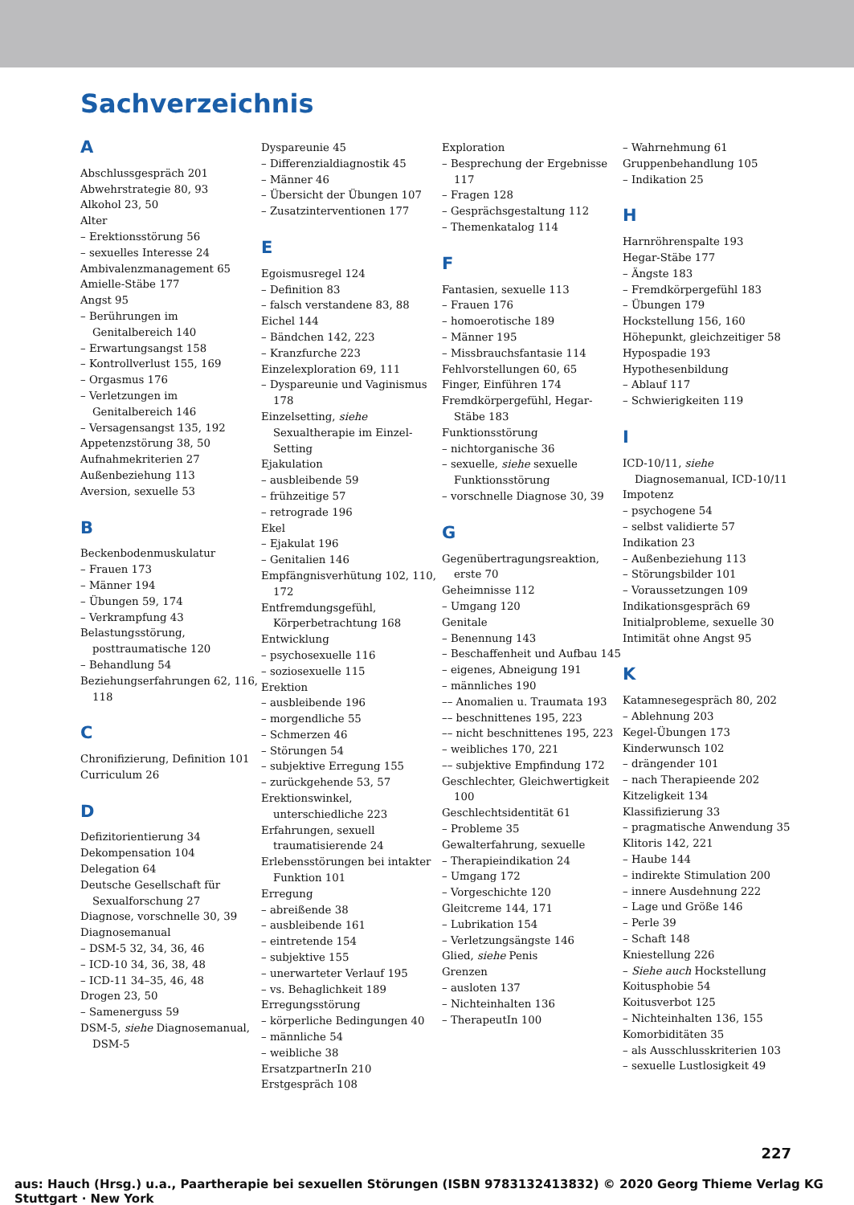Sachverzeichnis
A
Abschlussgespräch 201
Abwehrstrategie 80, 93
Alkohol 23, 50
Alter
– Erektionsstörung 56
– sexuelles Interesse 24
Ambivalenzmanagement 65
Amielle-Stäbe 177
Angst 95
– Berührungen im Genitalbereich 140
– Erwartungsangst 158
– Kontrollverlust 155, 169
– Orgasmus 176
– Verletzungen im Genitalbereich 146
– Versagensangst 135, 192
Appetenzstörung 38, 50
Aufnahmekriterien 27
Außenbeziehung 113
Aversion, sexuelle 53
B
Beckenbodenmuskulatur
– Frauen 173
– Männer 194
– Übungen 59, 174
– Verkrampfung 43
Belastungsstörung, posttraumatische 120
– Behandlung 54
Beziehungserfahrungen 62, 116, 118
C
Chronifizierung, Definition 101
Curriculum 26
D
Defizitorientierung 34
Dekompensation 104
Delegation 64
Deutsche Gesellschaft für Sexualforschung 27
Diagnose, vorschnelle 30, 39
Diagnosemanual
– DSM-5 32, 34, 36, 46
– ICD-10 34, 36, 38, 48
– ICD-11 34–35, 46, 48
Drogen 23, 50
– Samenerguss 59
DSM-5, siehe Diagnosemanual, DSM-5
Dyspareunie 45
– Differenzialdiagnostik 45
– Männer 46
– Übersicht der Übungen 107
– Zusatzinterventionen 177
E
Egoismusregel 124
– Definition 83
– falsch verstandene 83, 88
Eichel 144
– Bändchen 142, 223
– Kranzfurche 223
Einzelexploration 69, 111
– Dyspareunie und Vaginismus 178
Einzelsetting, siehe Sexualtherapie im Einzel-Setting
Ejakulation
– ausbleibende 59
– frühzeitige 57
– retrograde 196
Ekel
– Ejakulat 196
– Genitalien 146
Empfängnisverhütung 102, 110, 172
Entfremdungsgefühl, Körperbetrachtung 168
Entwicklung
– psychosexuelle 116
– soziosexuelle 115
Erektion
– ausbleibende 196
– morgendliche 55
– Schmerzen 46
– Störungen 54
– subjektive Erregung 155
– zurückgehende 53, 57
Erektionswinkel, unterschiedliche 223
Erfahrungen, sexuell traumatisierende 24
Erlebensstörungen bei intakter Funktion 101
Erregung
– abreißende 38
– ausbleibende 161
– eintretende 154
– subjektive 155
– unerwarteter Verlauf 195
– vs. Behaglichkeit 189
Erregungsstörung
– körperliche Bedingungen 40
– männliche 54
– weibliche 38
ErsatzpartnerIn 210
Erstgespräch 108
Exploration
– Besprechung der Ergebnisse 117
– Fragen 128
– Gesprächsgestaltung 112
– Themenkatalog 114
F
Fantasien, sexuelle 113
– Frauen 176
– homoerotische 189
– Männer 195
– Missbrauchsfantasie 114
Fehlvorstellungen 60, 65
Finger, Einführen 174
Fremdkörpergefühl, Hegar-Stäbe 183
Funktionsstörung
– nichtorganische 36
– sexuelle, siehe sexuelle Funktionsstörung
– vorschnelle Diagnose 30, 39
G
Gegenübertragungsreaktion, erste 70
Geheimnisse 112
– Umgang 120
Genitale
– Benennung 143
– Beschaffenheit und Aufbau 145
– eigenes, Abneigung 191
– männliches 190
–– Anomalien u. Traumata 193
–– beschnittenes 195, 223
–– nicht beschnittenes 195, 223
– weibliches 170, 221
–– subjektive Empfindung 172
Geschlechter, Gleichwertigkeit 100
Geschlechtsidentität 61
– Probleme 35
Gewalterfahrung, sexuelle
– Therapieindikation 24
– Umgang 172
– Vorgeschichte 120
Gleitcreme 144, 171
– Lubrikation 154
– Verletzungsängste 146
Glied, siehe Penis
Grenzen
– ausloten 137
– Nichteinhalten 136
– TherapeutIn 100
– Wahrnehmung 61
Gruppenbehandlung 105
– Indikation 25
H
Harnröhrenspalte 193
Hegar-Stäbe 177
– Ängste 183
– Fremdkörpergefühl 183
– Übungen 179
Hockstellung 156, 160
Höhepunkt, gleichzeitiger 58
Hypospadie 193
Hypothesenbildung
– Ablauf 117
– Schwierigkeiten 119
I
ICD-10/11, siehe Diagnosemanual, ICD-10/11
Impotenz
– psychogene 54
– selbst validierte 57
Indikation 23
– Außenbeziehung 113
– Störungsbilder 101
– Voraussetzungen 109
Indikationsgespräch 69
Initialprobleme, sexuelle 30
Intimität ohne Angst 95
K
Katamnesegespräch 80, 202
– Ablehnung 203
Kegel-Übungen 173
Kinderwunsch 102
– drängender 101
– nach Therapieende 202
Kitzeligkeit 134
Klassifizierung 33
– pragmatische Anwendung 35
Klitoris 142, 221
– Haube 144
– indirekte Stimulation 200
– innere Ausdehnung 222
– Lage und Größe 146
– Perle 39
– Schaft 148
Kniestellung 226
– Siehe auch Hockstellung
Koitusphobie 54
Koitusverbot 125
– Nichteinhalten 136, 155
Komorbiditäten 35
– als Ausschlusskriterien 103
– sexuelle Lustlosigkeit 49
227
aus: Hauch (Hrsg.) u.a., Paartherapie bei sexuellen Störungen (ISBN 9783132413832) © 2020 Georg Thieme Verlag KG Stuttgart · New York